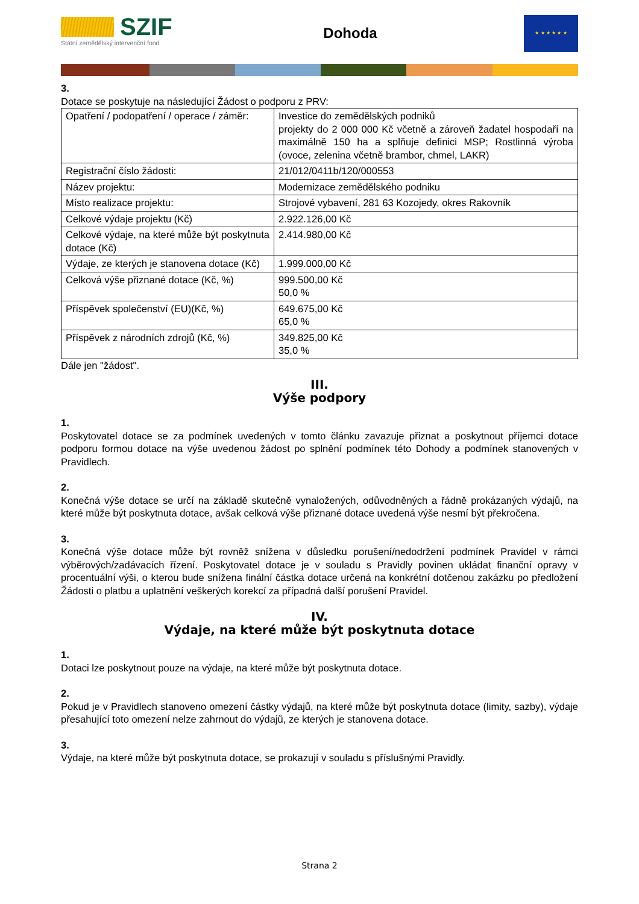SZIF
Státní zemědělský intervenční fond
Dohoda
★ ★ ★ ★ ★ ★
3.
Dotace se poskytuje na následující Žádost o podporu z PRV:
| Opatření / podopatření / operace / záměr: | Investice do zemědělských podniků projekty do 2 000 000 Kč včetně a zároveň žadatel hospodaří na maximálně 150 ha a splňuje definici MSP; Rostlinná výroba (ovoce, zelenina včetně brambor, chmel, LAKR) |
| Registrační číslo žádosti: | 21/012/0411b/120/000553 |
| Název projektu: | Modernizace zemědělského podniku |
| Místo realizace projektu: | Strojové vybavení, 281 63 Kozojedy, okres Rakovník |
| Celkové výdaje projektu (Kč) | 2.922.126,00 Kč |
| Celkové výdaje, na které může být poskytnuta dotace (Kč) | 2.414.980,00 Kč |
| Výdaje, ze kterých je stanovena dotace (Kč) | 1.999.000,00 Kč |
| Celková výše přiznané dotace (Kč, %) | 999.500,00 Kč 50,0 % |
| Příspěvek společenství (EU)(Kč, %) | 649.675,00 Kč 65,0 % |
| Příspěvek z národních zdrojů (Kč, %) | 349.825,00 Kč 35,0 % |
Dále jen "žádost".
III.
Výše podpory
1.
Poskytovatel dotace se za podmínek uvedených v tomto článku zavazuje přiznat a poskytnout příjemci dotace podporu formou dotace na výše uvedenou žádost po splnění podmínek této Dohody a podmínek stanovených v Pravidlech.
2.
Konečná výše dotace se určí na základě skutečně vynaložených, odůvodněných a řádně prokázaných výdajů, na které může být poskytnuta dotace, avšak celková výše přiznané dotace uvedená výše nesmí být překročena.
3.
Konečná výše dotace může být rovněž snížena v důsledku porušení/nedodržení podmínek Pravidel v rámci výběrových/zadávacích řízení. Poskytovatel dotace je v souladu s Pravidly povinen ukládat finanční opravy v procentuální výši, o kterou bude snížena finální částka dotace určená na konkrétní dotčenou zakázku po předložení Žádosti o platbu a uplatnění veškerých korekcí za případná další porušení Pravidel.
IV.
Výdaje, na které může být poskytnuta dotace
1.
Dotaci lze poskytnout pouze na výdaje, na které může být poskytnuta dotace.
2.
Pokud je v Pravidlech stanoveno omezení částky výdajů, na které může být poskytnuta dotace (limity, sazby), výdaje přesahující toto omezení nelze zahrnout do výdajů, ze kterých je stanovena dotace.
3.
Výdaje, na které může být poskytnuta dotace, se prokazují v souladu s příslušnými Pravidly.
Strana 2